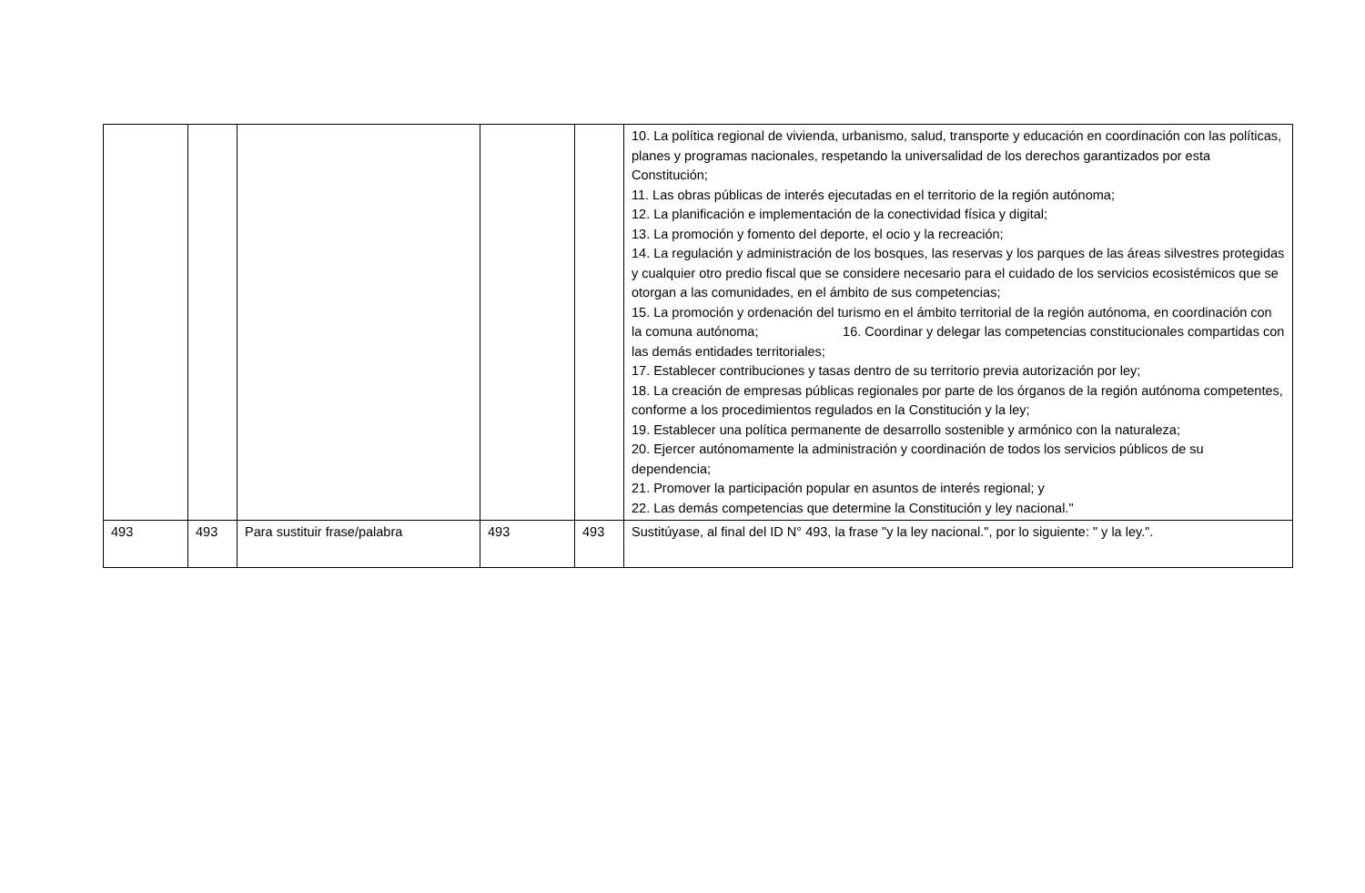| | | | | | 10. La política regional de vivienda, urbanismo, salud, transporte y educación en coordinación con las políticas, planes y programas nacionales, respetando la universalidad de los derechos garantizados por esta Constitución; 11. Las obras públicas de interés ejecutadas en el territorio de la región autónoma; 12. La planificación e implementación de la conectividad física y digital; 13. La promoción y fomento del deporte, el ocio y la recreación; 14. La regulación y administración de los bosques, las reservas y los parques de las áreas silvestres protegidas y cualquier otro predio fiscal que se considere necesario para el cuidado de los servicios ecosistémicos que se otorgan a las comunidades, en el ámbito de sus competencias; 15. La promoción y ordenación del turismo en el ámbito territorial de la región autónoma, en coordinación con la comuna autónoma; 16. Coordinar y delegar las competencias constitucionales compartidas con las demás entidades territoriales; 17. Establecer contribuciones y tasas dentro de su territorio previa autorización por ley; 18. La creación de empresas públicas regionales por parte de los órganos de la región autónoma competentes, conforme a los procedimientos regulados en la Constitución y la ley; 19. Establecer una política permanente de desarrollo sostenible y armónico con la naturaleza; 20. Ejercer autónomamente la administración y coordinación de todos los servicios públicos de su dependencia; 21. Promover la participación popular en asuntos de interés regional; y 22. Las demás competencias que determine la Constitución y ley nacional." |
| 493 | 493 | Para sustituir frase/palabra | 493 | 493 | Sustitúyase, al final del ID N° 493, la frase "y la ley nacional.", por lo siguiente: " y la ley.". |